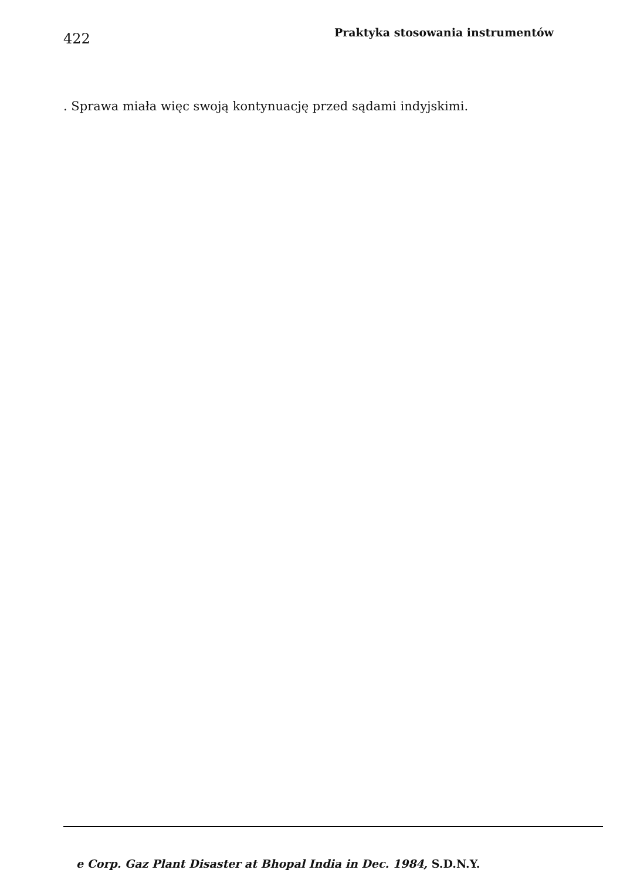422 Praktyka stosowania instrumentów
. Sprawa miała więc swoją kontynuację przed sądami indyjskimi.
e Corp. Gaz Plant Disaster at Bhopal India in Dec. 1984, S.D.N.Y.